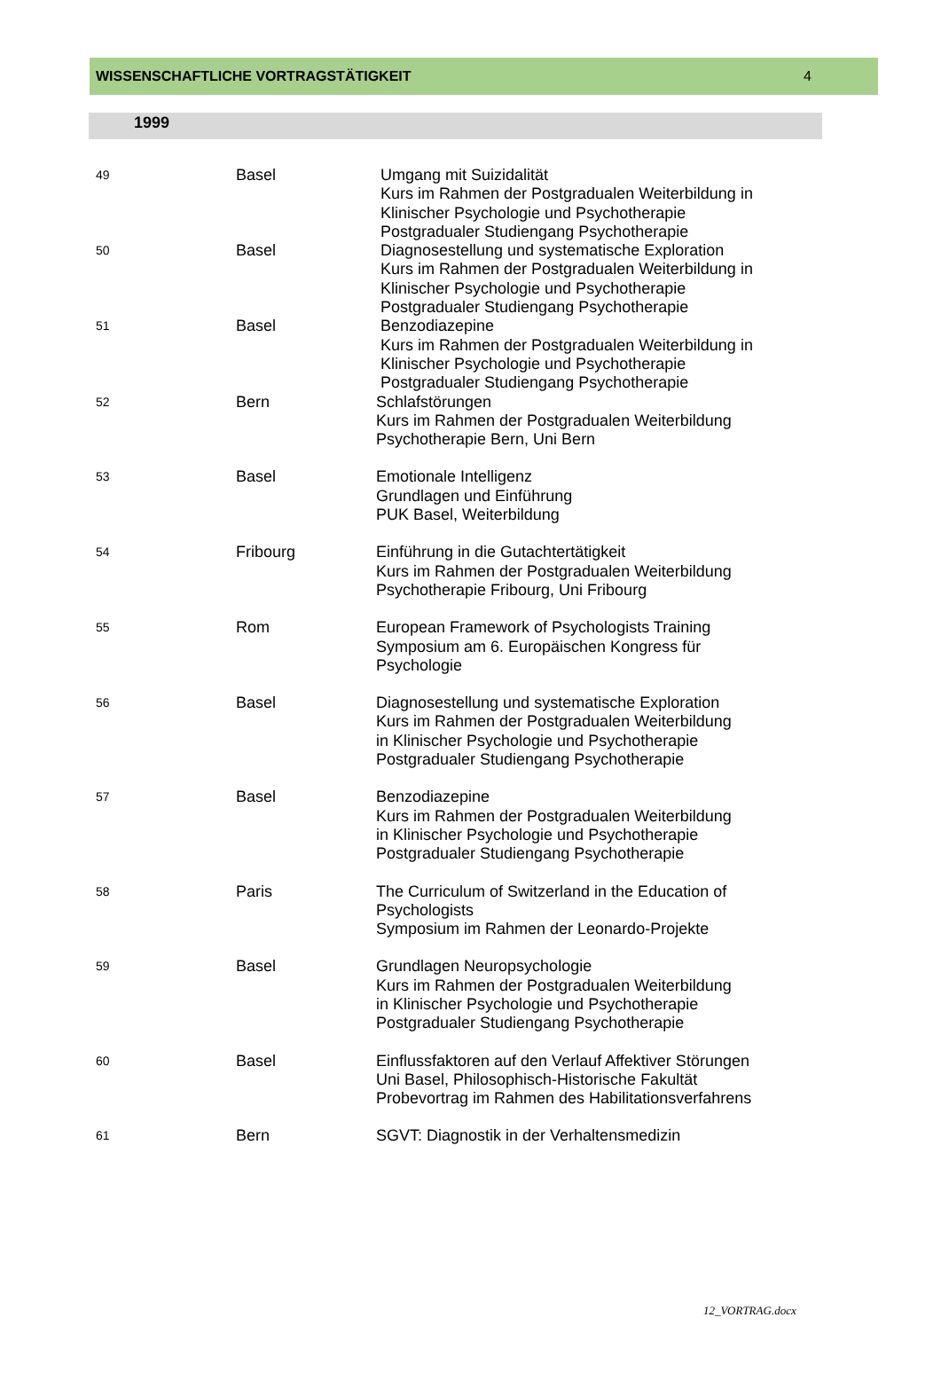WISSENSCHAFTLICHE VORTRAGSTÄTIGKEIT 4
1999
| 49 | Basel | Umgang mit Suizidalität Kurs im Rahmen der Postgradualen Weiterbildung in Klinischer Psychologie und Psychotherapie Postgradualer Studiengang Psychotherapie |
| 50 | Basel | Diagnosestellung und systematische Exploration Kurs im Rahmen der Postgradualen Weiterbildung in Klinischer Psychologie und Psychotherapie Postgradualer Studiengang Psychotherapie |
| 51 | Basel | Benzodiazepine Kurs im Rahmen der Postgradualen Weiterbildung in Klinischer Psychologie und Psychotherapie Postgradualer Studiengang Psychotherapie |
| 52 | Bern | Schlafstörungen Kurs im Rahmen der Postgradualen Weiterbildung Psychotherapie Bern, Uni Bern |
| 53 | Basel | Emotionale Intelligenz Grundlagen und Einführung PUK Basel, Weiterbildung |
| 54 | Fribourg | Einführung in die Gutachtertätigkeit Kurs im Rahmen der Postgradualen Weiterbildung Psychotherapie Fribourg, Uni Fribourg |
| 55 | Rom | European Framework of Psychologists Training Symposium am 6. Europäischen Kongress für Psychologie |
| 56 | Basel | Diagnosestellung und systematische Exploration Kurs im Rahmen der Postgradualen Weiterbildung in Klinischer Psychologie und Psychotherapie Postgradualer Studiengang Psychotherapie |
| 57 | Basel | Benzodiazepine Kurs im Rahmen der Postgradualen Weiterbildung in Klinischer Psychologie und Psychotherapie Postgradualer Studiengang Psychotherapie |
| 58 | Paris | The Curriculum of Switzerland in the Education of Psychologists Symposium im Rahmen der Leonardo-Projekte |
| 59 | Basel | Grundlagen Neuropsychologie Kurs im Rahmen der Postgradualen Weiterbildung in Klinischer Psychologie und Psychotherapie Postgradualer Studiengang Psychotherapie |
| 60 | Basel | Einflussfaktoren auf den Verlauf Affektiver Störungen Uni Basel, Philosophisch-Historische Fakultät Probevortrag im Rahmen des Habilitationsverfahrens |
| 61 | Bern | SGVT: Diagnostik in der Verhaltensmedizin |
12_VORTRAG.docx